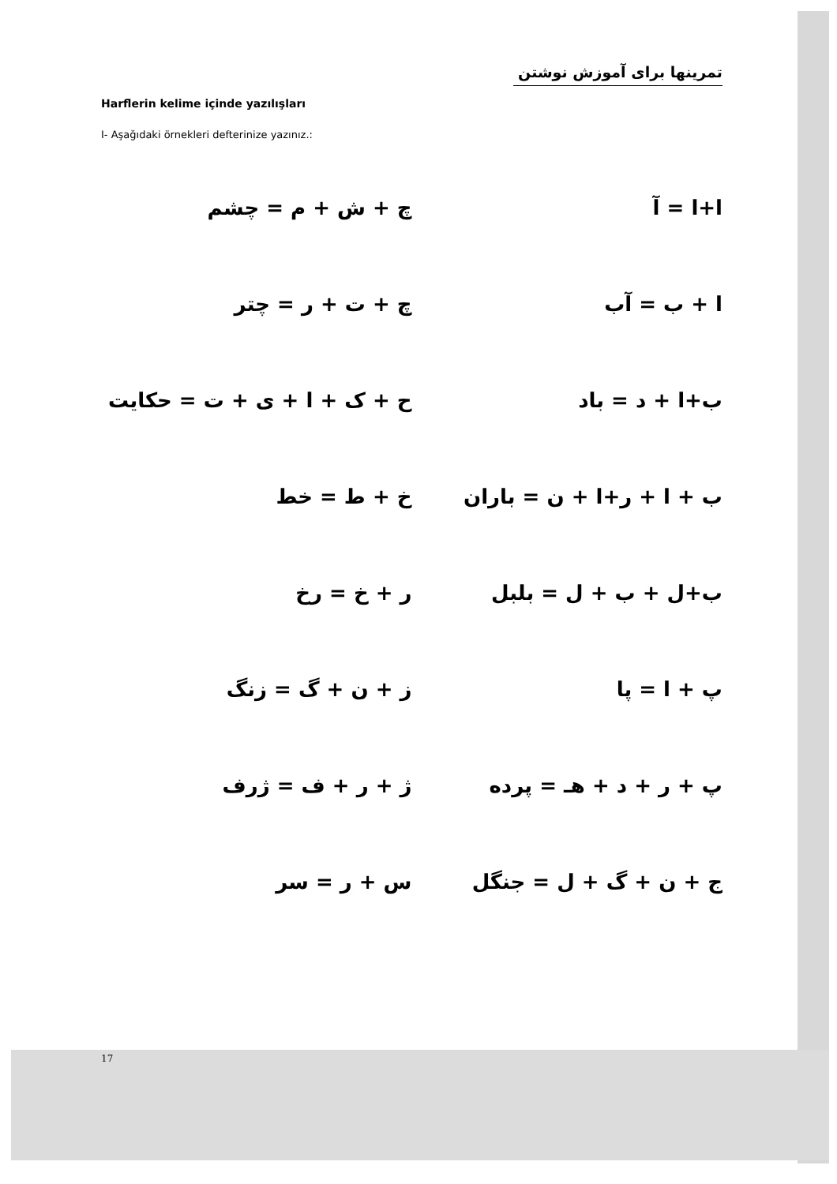تمرینها برای آموزش نوشتن
Harflerin kelime içinde yazılışları
I- Aşağıdaki örnekleri defterinize yazınız.:
ا+ا = آ چ + ش + م = چشم
ا + ب = آب چ + ت + ر = چتر
ب+ا + د = باد ح + ک + ا + ی + ت = حکایت
ب + ا + ر+ا + ن = باران خ + ط = خط
ب+ل + ب + ل = بلبل ر + خ = رخ
پ + ا = پا ز + ن + گ = زنگ
پ + ر + د + هـ = پرده ژ + ر + ف = ژرف
ج + ن + گ + ل = جنگل س + ر = سر
17